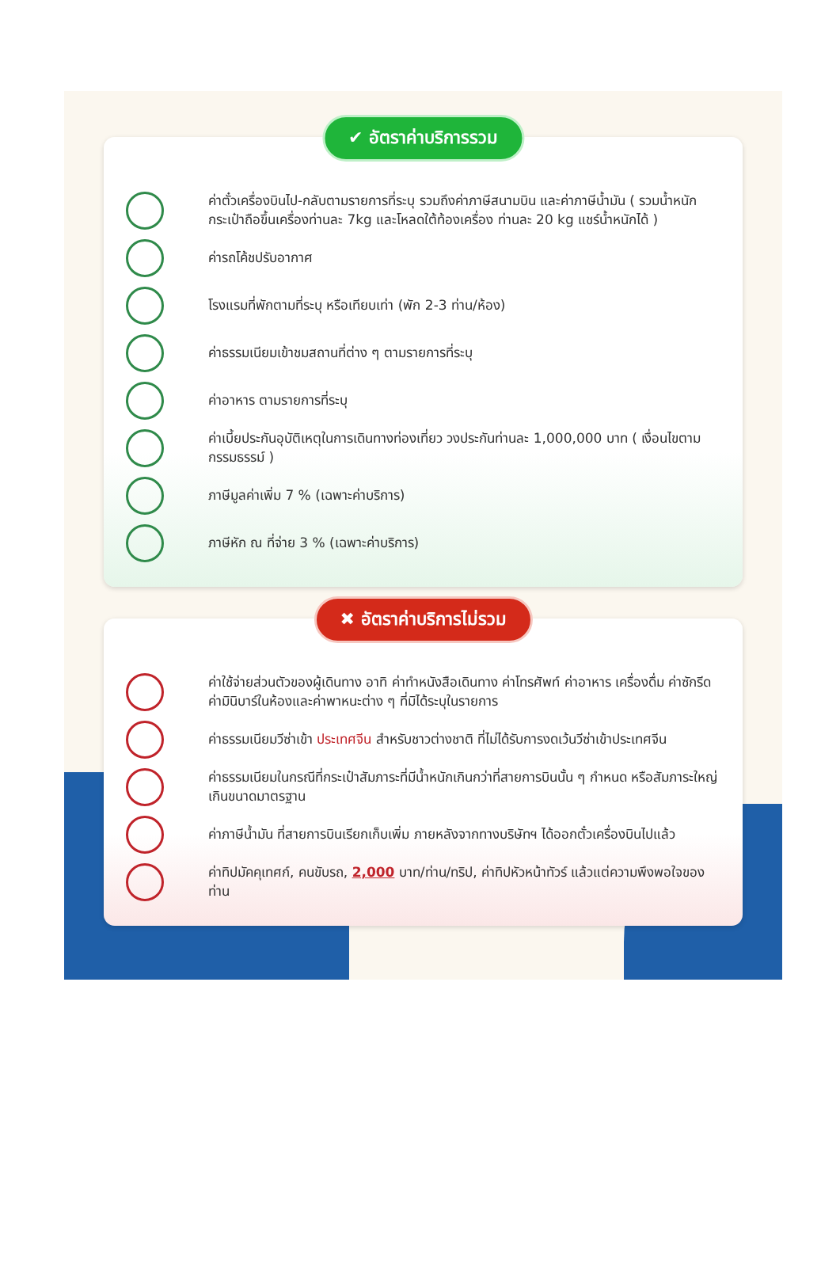✔ อัตราค่าบริการรวม
ค่าตั๋วเครื่องบินไป-กลับตามรายการที่ระบุ รวมถึงค่าภาษีสนามบิน และค่าภาษีน้ำมัน ( รวมน้ำหนักกระเป๋าถือขึ้นเครื่องท่านละ 7kg และโหลดใต้ท้องเครื่อง ท่านละ 20 kg แชร์น้ำหนักได้ )
ค่ารถโค้ชปรับอากาศ
โรงแรมที่พักตามที่ระบุ หรือเทียบเท่า (พัก 2-3 ท่าน/ห้อง)
ค่าธรรมเนียมเข้าชมสถานที่ต่าง ๆ ตามรายการที่ระบุ
ค่าอาหาร ตามรายการที่ระบุ
ค่าเบี้ยประกันอุบัติเหตุในการเดินทางท่องเที่ยว วงประกันท่านละ 1,000,000 บาท ( เงื่อนไขตามกรรมธรรม์ )
ภาษีมูลค่าเพิ่ม 7 % (เฉพาะค่าบริการ)
ภาษีหัก ณ ที่จ่าย 3 % (เฉพาะค่าบริการ)
✖ อัตราค่าบริการไม่รวม
ค่าใช้จ่ายส่วนตัวของผู้เดินทาง อาทิ ค่าทำหนังสือเดินทาง ค่าโทรศัพท์ ค่าอาหาร เครื่องดื่ม ค่าซักรีด ค่ามินิบาร์ในห้องและค่าพาหนะต่าง ๆ ที่มิได้ระบุในรายการ
ค่าธรรมเนียมวีซ่าเข้า ประเทศจีน สำหรับชาวต่างชาติ ที่ไม่ได้รับการงดเว้นวีซ่าเข้าประเทศจีน
ค่าธรรมเนียมในกรณีที่กระเป๋าสัมภาระที่มีน้ำหนักเกินกว่าที่สายการบินนั้น ๆ กำหนด หรือสัมภาระใหญ่เกินขนาดมาตรฐาน
ค่าภาษีน้ำมัน ที่สายการบินเรียกเก็บเพิ่ม ภายหลังจากทางบริษัทฯ ได้ออกตั๋วเครื่องบินไปแล้ว
ค่าทิปมัคคุเทศก์, คนขับรถ, 2,000 บาท/ท่าน/ทริป, ค่าทิปหัวหน้าทัวร์ แล้วแต่ความพึงพอใจของท่าน